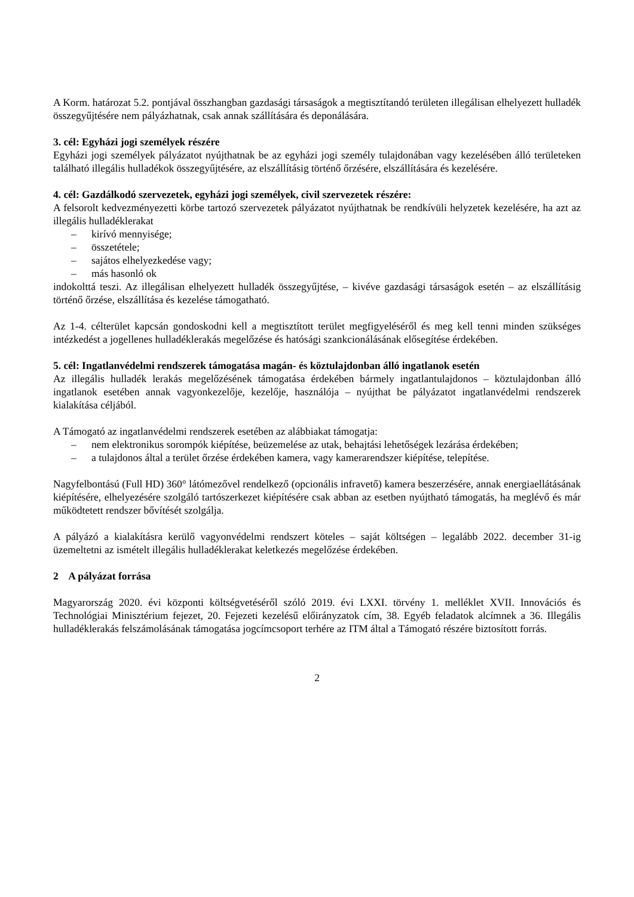A Korm. határozat 5.2. pontjával összhangban gazdasági társaságok a megtisztítandó területen illegálisan elhelyezett hulladék összegyűjtésére nem pályázhatnak, csak annak szállítására és deponálására.
3. cél: Egyházi jogi személyek részére
Egyházi jogi személyek pályázatot nyújthatnak be az egyházi jogi személy tulajdonában vagy kezelésében álló területeken található illegális hulladékok összegyűjtésére, az elszállításig történő őrzésére, elszállítására és kezelésére.
4. cél: Gazdálkodó szervezetek, egyházi jogi személyek, civil szervezetek részére:
A felsorolt kedvezményezetti körbe tartozó szervezetek pályázatot nyújthatnak be rendkívüli helyzetek kezelésére, ha azt az illegális hulladéklerakat
– kirívó mennyisége;
– összetétele;
– sajátos elhelyezkedése vagy;
– más hasonló ok
indokolttá teszi. Az illegálisan elhelyezett hulladék összegyűjtése, – kivéve gazdasági társaságok esetén – az elszállításig történő őrzése, elszállítása és kezelése támogatható.
Az 1-4. célterület kapcsán gondoskodni kell a megtisztított terület megfigyeléséről és meg kell tenni minden szükséges intézkedést a jogellenes hulladéklerakás megelőzése és hatósági szankcionálásának elősegítése érdekében.
5. cél: Ingatlanvédelmi rendszerek támogatása magán- és köztulajdonban álló ingatlanok esetén
Az illegális hulladék lerakás megelőzésének támogatása érdekében bármely ingatlantulajdonos – köztulajdonban álló ingatlanok esetében annak vagyonkezelője, kezelője, használója – nyújthat be pályázatot ingatlanvédelmi rendszerek kialakítása céljából.
A Támogató az ingatlanvédelmi rendszerek esetében az alábbiakat támogatja:
– nem elektronikus sorompók kiépítése, beüzemelése az utak, behajtási lehetőségek lezárása érdekében;
– a tulajdonos által a terület őrzése érdekében kamera, vagy kamerarendszer kiépítése, telepítése.
Nagyfelbontású (Full HD) 360° látómezővel rendelkező (opcionális infravető) kamera beszerzésére, annak energiaellátásának kiépítésére, elhelyezésére szolgáló tartószerkezet kiépítésére csak abban az esetben nyújtható támogatás, ha meglévő és már működtetett rendszer bővítését szolgálja.
A pályázó a kialakításra kerülő vagyonvédelmi rendszert köteles – saját költségen – legalább 2022. december 31-ig üzemeltetni az ismételt illegális hulladéklerakat keletkezés megelőzése érdekében.
2 A pályázat forrása
Magyarország 2020. évi központi költségvetéséről szóló 2019. évi LXXI. törvény 1. melléklet XVII. Innovációs és Technológiai Minisztérium fejezet, 20. Fejezeti kezelésű előirányzatok cím, 38. Egyéb feladatok alcímnek a 36. Illegális hulladéklerakás felszámolásának támogatása jogcímcsoport terhére az ITM által a Támogató részére biztosított forrás.
2